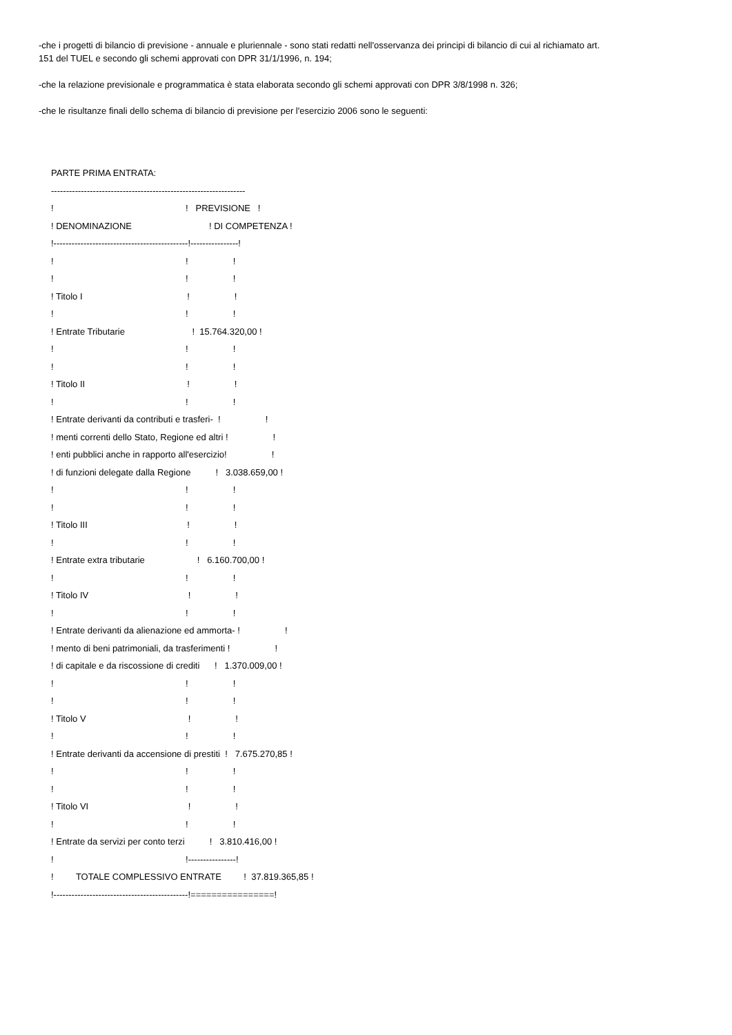-che i progetti di bilancio di previsione - annuale e pluriennale - sono stati redatti nell'osservanza dei principi di bilancio di cui al richiamato art. 151 del TUEL e secondo gli schemi approvati con DPR 31/1/1996, n. 194;
-che la relazione previsionale e programmatica è stata elaborata secondo gli schemi approvati con DPR 3/8/1998 n. 326;
-che le risultanze finali dello schema di bilancio di previsione per l'esercizio 2006 sono le seguenti:
PARTE PRIMA ENTRATA:
-----------------------------------------------------------------
! ! PREVISIONE !
! DENOMINAZIONE ! DI COMPETENZA !
!---------------------------------------------!----------------!
! ! !
! ! !
! Titolo I ! !
! ! !
! Entrate Tributarie ! 15.764.320,00 !
! ! !
! ! !
! Titolo II ! !
! ! !
! Entrate derivanti da contributi e trasferi- ! !
! menti correnti dello Stato, Regione ed altri ! !
! enti pubblici anche in rapporto all'esercizio! !
! di funzioni delegate dalla Regione ! 3.038.659,00 !
! ! !
! ! !
! Titolo III ! !
! ! !
! Entrate extra tributarie ! 6.160.700,00 !
! ! !
! Titolo IV ! !
! ! !
! Entrate derivanti da alienazione ed ammorta- ! !
! mento di beni patrimoniali, da trasferimenti ! !
! di capitale e da riscossione di crediti ! 1.370.009,00 !
! ! !
! ! !
! Titolo V ! !
! ! !
! Entrate derivanti da accensione di prestiti ! 7.675.270,85 !
! ! !
! ! !
! Titolo VI ! !
! ! !
! Entrate da servizi per conto terzi ! 3.810.416,00 !
! !----------------!
! TOTALE COMPLESSIVO ENTRATE ! 37.819.365,85 !
!---------------------------------------------!================!